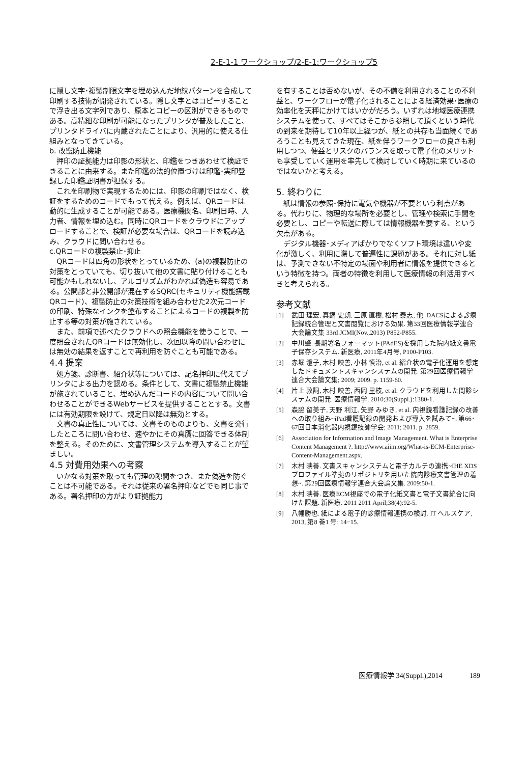2-E-1-1 ワークショップ/2-E-1:ワークショップ5
に隠し文字･複製制限文字を埋め込んだ地紋パターンを合成して印刷する技術が開発されている。隠し文字とはコピーすることで浮き出る文字列であり、原本とコピーの区別ができるものである。高精細な印刷が可能になったプリンタが普及したこと、プリンタドライバに内蔵されたことにより、汎用的に使える仕組みとなってきている。
b. 改竄防止機能
押印の証拠能力は印影の形状と、印鑑をつきあわせて検証できることに由来する。また印鑑の法的位置づけは印鑑･実印登録した印鑑証明書が担保する。
これを印刷物で実現するためには、印影の印刷ではなく、検証をするためのコードでもって代える。例えば、QRコードは動的に生成することが可能である。医療機関名、印刷日時、入力者、情報を埋め込む。同時にQRコードをクラウドにアップロードすることで、検証が必要な場合は、QRコードを読み込み、クラウドに問い合わせる。
c.QRコードの複製禁止･抑止
QRコードは四角の形状をとっているため、(a)の複製防止の対策をとっていても、切り抜いて他の文書に貼り付けることも可能かもしれないし、アルゴリズムがわかれば偽造も容易である。公開部と非公開部が混在するSQRC(セキュリティ機能搭載QRコード)、複製防止の対策技術を組み合わせた2次元コードの印刷、特殊なインクを塗布することによるコードの複製を防止する等の対策が施されている。
また、前項で述べたクラウドへの照会機能を使うことで、一度照会されたQRコードは無効化し、次回以降の問い合わせには無効の結果を返すことで再利用を防ぐことも可能である。
4.4 提案
処方箋、診断書、紹介状等については、記名押印に代えてプリンタによる出力を認める。条件として、文書に複製禁止機能が施されていること、埋め込んだコードの内容について問い合わせることができるWebサービスを提供することとする。文書には有効期限を設けて、規定日以降は無効とする。
文書の真正性については、文書そのものよりも、文書を発行したところに問い合わせ、速やかにその真贋に回答できる体制を整える。そのために、文書管理システムを導入することが望ましい。
4.5 対費用効果への考察
いかなる対策を取っても管理の隙間をつき、また偽造を防ぐことは不可能である。それは従来の署名押印などでも同じ事である。署名押印の方がより証拠能力
を有することは否めないが、その不備を利用されることの不利益と、ワークフローが電子化されることによる経済効果･医療の効率化を天秤にかけてはいかがだろう。いずれは地域医療連携システムを使って、すべてはそこから参照して頂くという時代の到来を期待して10年以上経つが、紙との共存も当面続くであろうことも見えてきた現在、紙を伴うワークフローの良さも利用しつつ、便益とリスクのバランスを取って電子化のメリットも享受していく運用を率先して検討していく時期に来ているのではないかと考える。
5. 終わりに
紙は情報の参照･保持に電気や機器が不要という利点がある。代わりに、物理的な場所を必要とし、管理や検索に手間を必要とし、コピーや転送に際しては情報機器を要する、という欠点がある。
デジタル機器･メディアばかりでなくソフト環境は違いや変化が激しく、利用に際して普遍性に課題がある。それに対し紙は、予測できない不特定の場面や利用者に情報を提供できるという特徴を持つ。両者の特徴を利用して医療情報の利活用すべきと考えられる。
参考文献
[1] 武田 理宏, 真鍋 史朗, 三原 直樹, 松村 泰志, 他. DACSによる診療記録統合管理と文書閲覧における効果. 第33回医療情報学連合大会論文集 33rd JCMI(Nov.,2013) P852-P855.
[2] 中川肇. 長期署名フォーマット(PAdES)を採用した院内紙文書電子保存システム. 新医療, 2011年4月号, P100-P103.
[3] 赤堀 澄子, 木村 映善, 小林 慎治, et al. 紹介状の電子化運用を想定したドキュメントスキャンシステムの開発. 第29回医療情報学連合大会論文集; 2009; 2009. p. 1159-60.
[4] 片上 敦詞, 木村 映善, 西岡 里枝, et al. クラウドを利用した問診システムの開発. 医療情報学. 2010;30(Suppl.):1380-1.
[5] 森脇 留美子, 天野 利江, 矢野 みゆき, et al. 内視鏡看護記録の改善への取り組み~iPad看護記録の開発および導入を試みて~. 第66･67回日本消化器内視鏡技師学会; 2011; 2011. p. 2859.
[6] Association for Information and Image Management. What is Enterprise Content Management ?. http://www.aiim.org/What-is-ECM-Enterprise-Content-Management.aspx.
[7] 木村 映善. 文書スキャンシステムと電子カルテの連携~IHE XDSプロファイル準拠のリポジトリを用いた院内診療文書管理の着想~. 第29回医療情報学連合大会論文集. 2009:50-1.
[8] 木村 映善. 医療ECM視座での電子化紙文書と電子文書統合に向けた課題. 新医療. 2011 2011 April;38(4):92-5.
[9] 八幡勝也. 紙による電子的診療情報連携の検討. IT ヘルスケア, 2013, 第8 巻1 号: 14−15.
医療情報学 34(Suppl.),2014 189